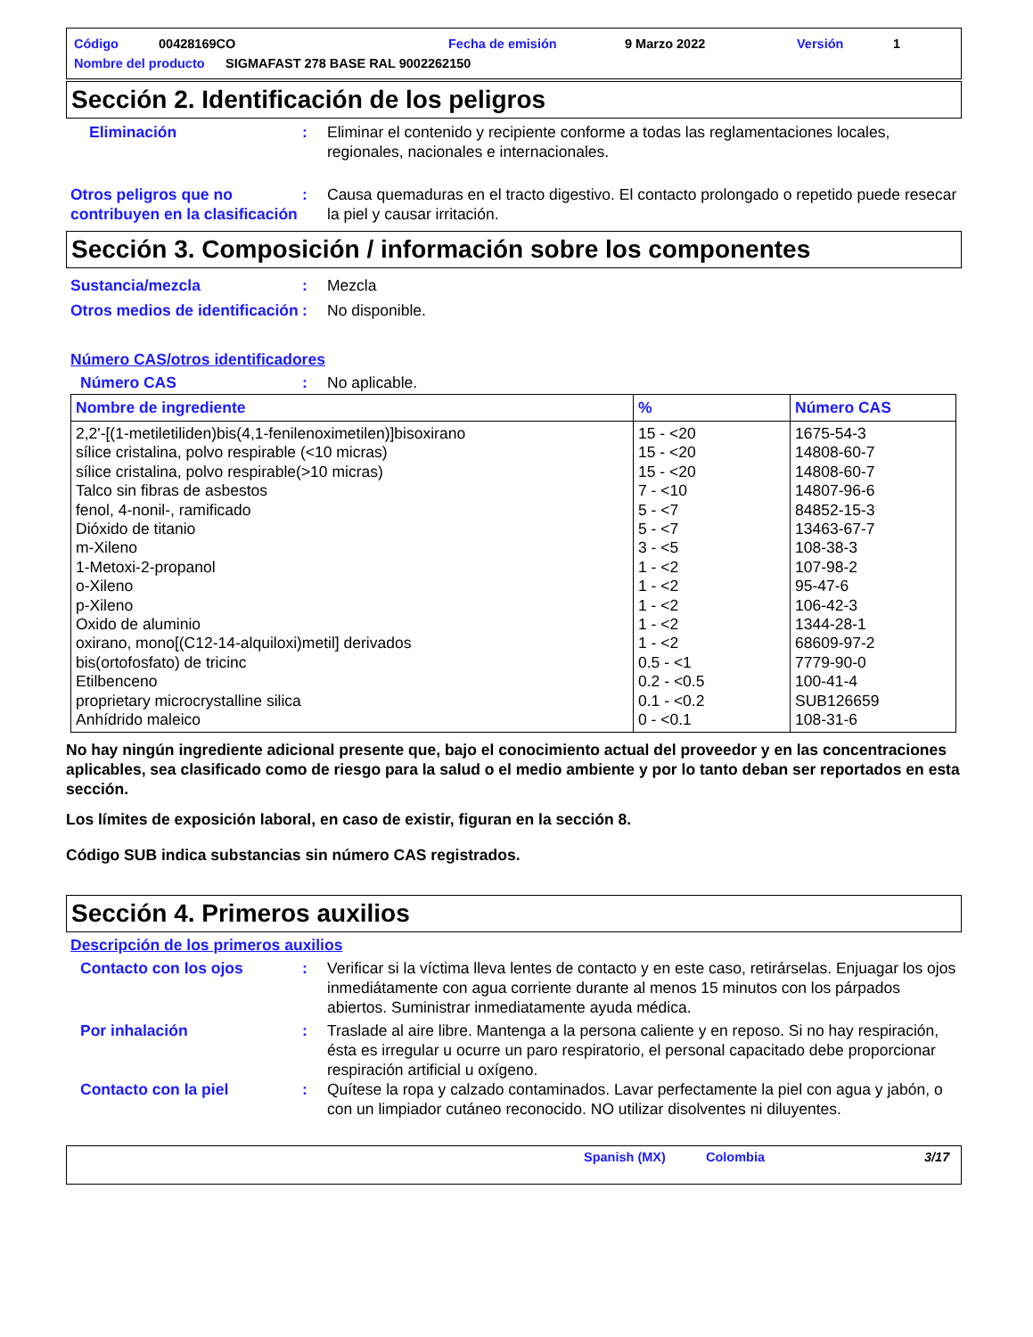Código 00428169CO Fecha de emisión 9 Marzo 2022 Versión 1
Nombre del producto SIGMAFAST 278 BASE RAL 9002262150
Sección 2. Identificación de los peligros
Eliminación : Eliminar el contenido y recipiente conforme a todas las reglamentaciones locales, regionales, nacionales e internacionales.
Otros peligros que no contribuyen en la clasificación
: Causa quemaduras en el tracto digestivo. El contacto prolongado o repetido puede resecar la piel y causar irritación.
Sección 3. Composición / información sobre los componentes
Sustancia/mezcla : Mezcla
Otros medios de identificación
: No disponible.
Número CAS/otros identificadores
Número CAS : No aplicable.
| Nombre de ingrediente | % | Número CAS |
| --- | --- | --- |
| 2,2'-[(1-metiletiliden)bis(4,1-fenilenoximetilen)]bisoxirano sílice cristalina, polvo respirable (<10 micras) sílice cristalina, polvo respirable(>10 micras) Talco sin fibras de asbestos fenol, 4-nonil-, ramificado Dióxido de titanio m-Xileno 1-Metoxi-2-propanol o-Xileno p-Xileno Oxido de aluminio oxirano, mono[(C12-14-alquiloxi)metil] derivados bis(ortofosfato) de tricinc Etilbenceno proprietary microcrystalline silica Anhídrido maleico | 15 - <20 15 - <20 15 - <20 7 - <10 5 - <7 5 - <7 3 - <5 1 - <2 1 - <2 1 - <2 1 - <2 1 - <2 0.5 - <1 0.2 - <0.5 0.1 - <0.2 0 - <0.1 | 1675-54-3 14808-60-7 14808-60-7 14807-96-6 84852-15-3 13463-67-7 108-38-3 107-98-2 95-47-6 106-42-3 1344-28-1 68609-97-2 7779-90-0 100-41-4 SUB126659 108-31-6 |
No hay ningún ingrediente adicional presente que, bajo el conocimiento actual del proveedor y en las concentraciones aplicables, sea clasificado como de riesgo para la salud o el medio ambiente y por lo tanto deban ser reportados en esta sección.
Los límites de exposición laboral, en caso de existir, figuran en la sección 8.
Código SUB indica substancias sin número CAS registrados.
Sección 4. Primeros auxilios
Descripción de los primeros auxilios
Contacto con los ojos : Verificar si la víctima lleva lentes de contacto y en este caso, retirárselas. Enjuagar los ojos inmediátamente con agua corriente durante al menos 15 minutos con los párpados abiertos. Suministrar inmediatamente ayuda médica.
Por inhalación : Traslade al aire libre. Mantenga a la persona caliente y en reposo. Si no hay respiración, ésta es irregular u ocurre un paro respiratorio, el personal capacitado debe proporcionar respiración artificial u oxígeno.
Contacto con la piel : Quítese la ropa y calzado contaminados. Lavar perfectamente la piel con agua y jabón, o con un limpiador cutáneo reconocido. NO utilizar disolventes ni diluyentes.
Spanish (MX) Colombia 3/17